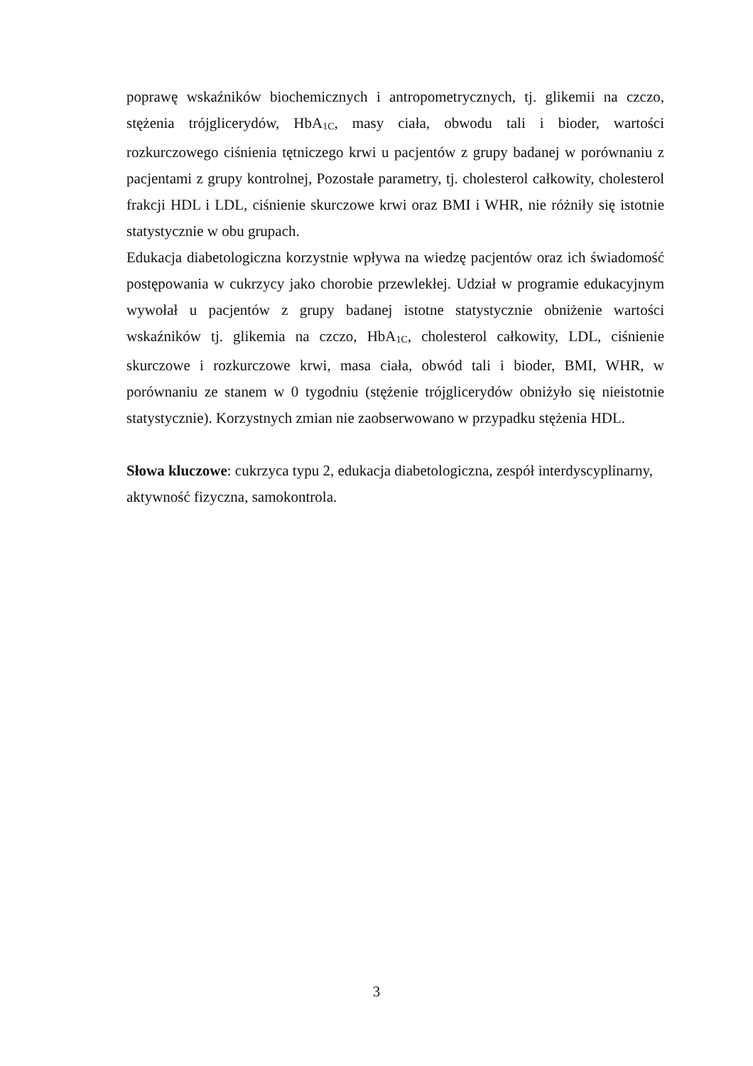poprawę wskaźników biochemicznych i antropometrycznych, tj. glikemii na czczo, stężenia trójglicerydów, HbA<sub>1C</sub>, masy ciała, obwodu tali i bioder, wartości rozkurczowego ciśnienia tętniczego krwi u pacjentów z grupy badanej w porównaniu z pacjentami z grupy kontrolnej, Pozostałe parametry, tj. cholesterol całkowity, cholesterol frakcji HDL i LDL, ciśnienie skurczowe krwi oraz BMI i WHR, nie różniły się istotnie statystycznie w obu grupach.
Edukacja diabetologiczna korzystnie wpływa na wiedzę pacjentów oraz ich świadomość postępowania w cukrzycy jako chorobie przewlekłej. Udział w programie edukacyjnym wywołał u pacjentów z grupy badanej istotne statystycznie obniżenie wartości wskaźników tj. glikemia na czczo, HbA<sub>1C</sub>, cholesterol całkowity, LDL, ciśnienie skurczowe i rozkurczowe krwi, masa ciała, obwód tali i bioder, BMI, WHR, w porównaniu ze stanem w 0 tygodniu (stężenie trójglicerydów obniżyło się nieistotnie statystycznie). Korzystnych zmian nie zaobserwowano w przypadku stężenia HDL.
Słowa kluczowe: cukrzyca typu 2, edukacja diabetologiczna, zespół interdyscyplinarny, aktywność fizyczna, samokontrola.
3